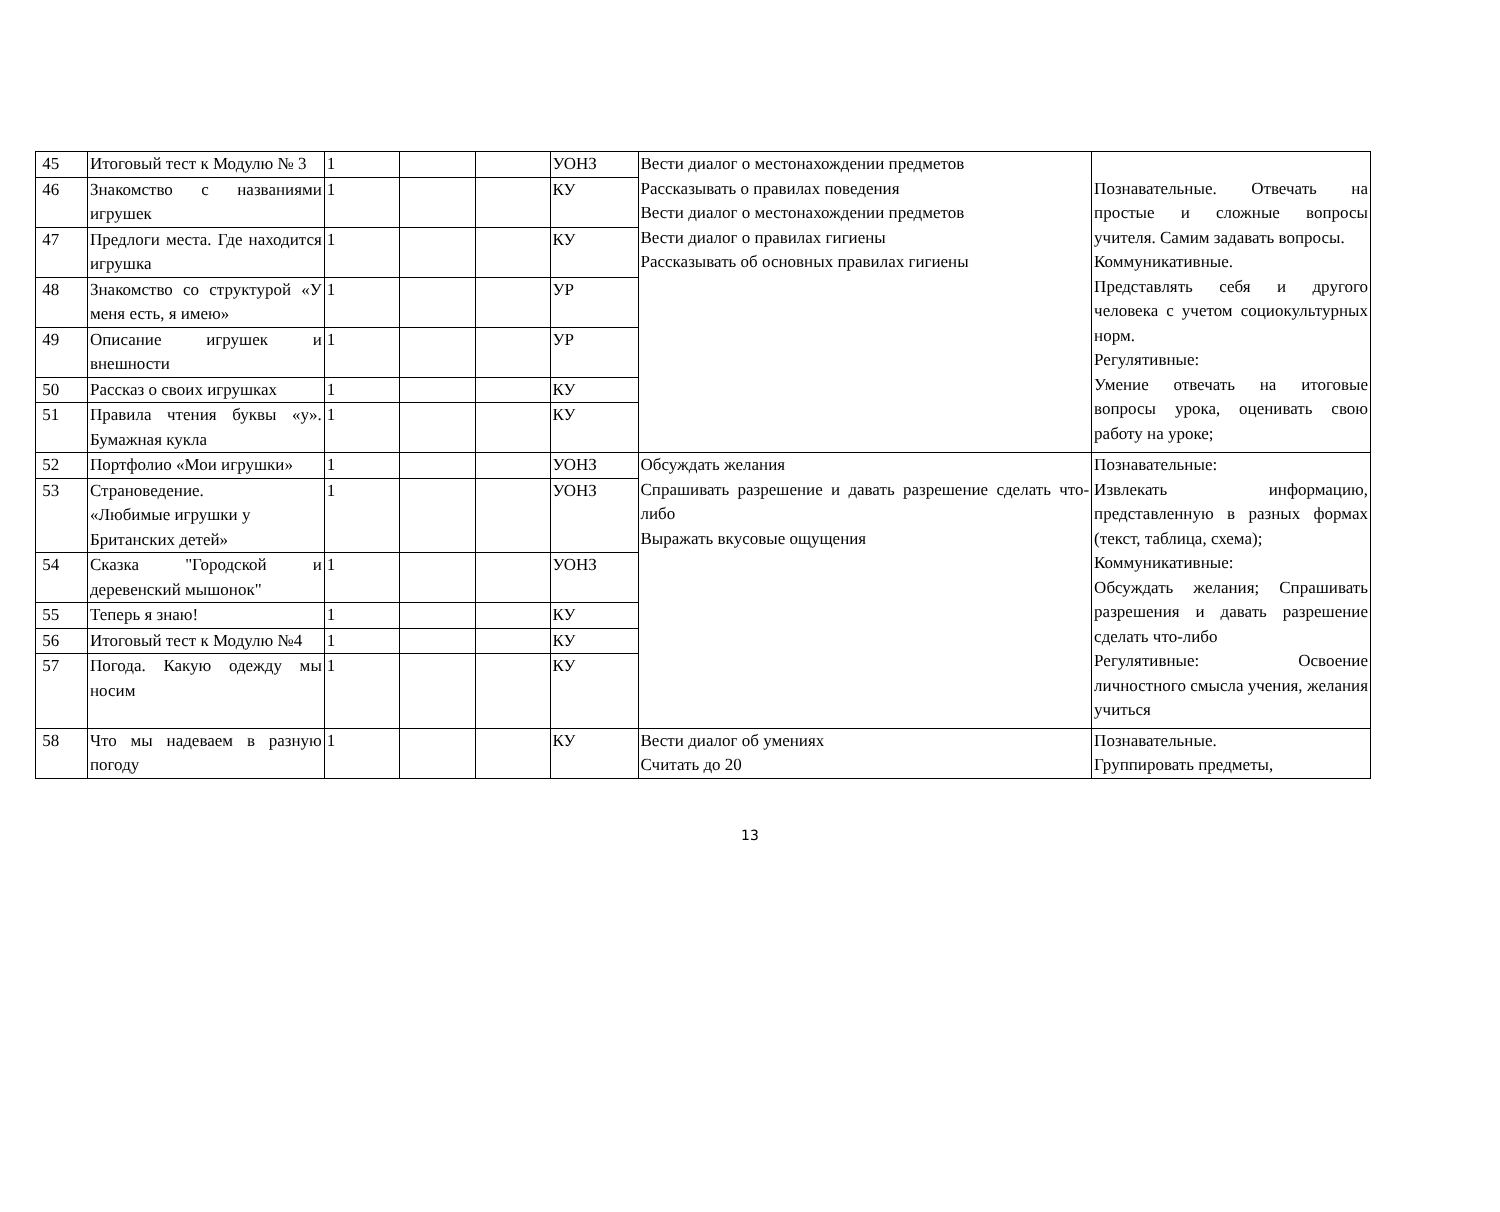| 45 | Итоговый тест к Модулю № 3 | 1 | | | УОНЗ | Вести диалог о местонахождении предметов Рассказывать о правилах поведения Вести диалог о местонахождении предметов Вести диалог о правилах гигиены Рассказывать об основных правилах гигиены | Познавательные. Отвечать на простые и сложные вопросы учителя. Самим задавать вопросы. Коммуникативные. Представлять себя и другого человека с учетом социокультурных норм. Регулятивные: Умение отвечать на итоговые вопросы урока, оценивать свою работу на уроке; |
| 46 | Знакомство с названиями игрушек | 1 | | | КУ | | |
| 47 | Предлоги места. Где находится игрушка | 1 | | | КУ | | |
| 48 | Знакомство со структурой «У меня есть, я имею» | 1 | | | УР | | |
| 49 | Описание игрушек и внешности | 1 | | | УР | | |
| 50 | Рассказ о своих игрушках | 1 | | | КУ | | |
| 51 | Правила чтения буквы «y». Бумажная кукла | 1 | | | КУ | | |
| 52 | Портфолио «Мои игрушки» | 1 | | | УОНЗ | Обсуждать желания Спрашивать разрешение и давать разрешение сделать что-либо Выражать вкусовые ощущения | Познавательные: Извлекать информацию, представленную в разных формах (текст, таблица, схема); Коммуникативные: Обсуждать желания; Спрашивать разрешения и давать разрешение сделать что-либо Регулятивные: Освоение личностного смысла учения, желания учиться |
| 53 | Страноведение. «Любимые игрушки у Британских детей» | 1 | | | УОНЗ | | |
| 54 | Сказка "Городской и деревенский мышонок" | 1 | | | УОНЗ | | |
| 55 | Теперь я знаю! | 1 | | | КУ | | |
| 56 | Итоговый тест к Модулю №4 | 1 | | | КУ | | |
| 57 | Погода. Какую одежду мы носим | 1 | | | КУ | | |
| 58 | Что мы надеваем в разную погоду | 1 | | | КУ | Вести диалог об умениях Считать до 20 | Познавательные. Группировать предметы, |
13